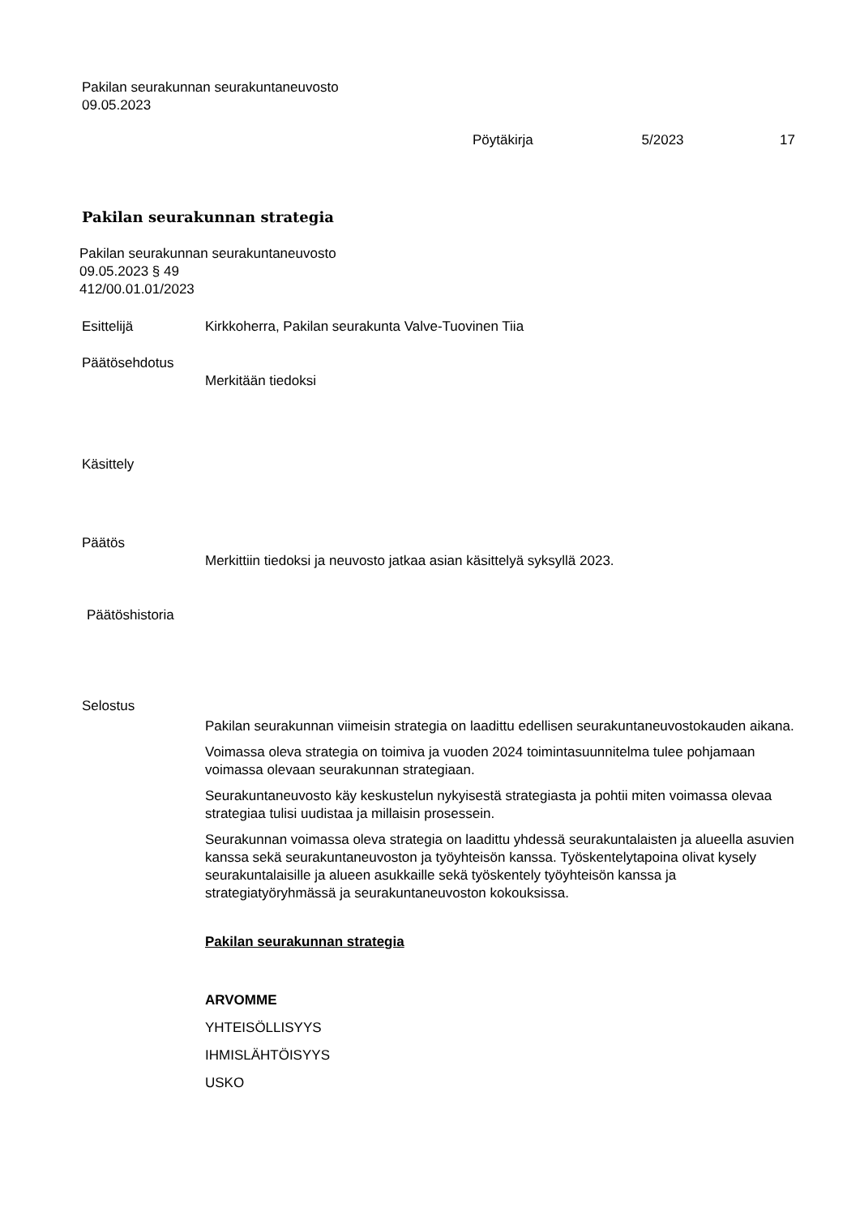Pakilan seurakunnan seurakuntaneuvosto
09.05.2023
Pöytäkirja 5/2023 17
Pakilan seurakunnan strategia
Pakilan seurakunnan seurakuntaneuvosto
09.05.2023 § 49
412/00.01.01/2023
Esittelijä Kirkkoherra, Pakilan seurakunta Valve-Tuovinen Tiia
Päätösehdotus
Merkitään tiedoksi
Käsittely
Päätös
Merkittiin tiedoksi ja neuvosto jatkaa asian käsittelyä syksyllä 2023.
Päätöshistoria
Selostus
Pakilan seurakunnan viimeisin strategia on laadittu edellisen seurakuntaneuvostokauden aikana.
Voimassa oleva strategia on toimiva ja vuoden 2024 toimintasuunnitelma tulee pohjamaan voimassa olevaan seurakunnan strategiaan.
Seurakuntaneuvosto käy keskustelun nykyisestä strategiasta ja pohtii miten voimassa olevaa strategiaa tulisi uudistaa ja millaisin prosessein.
Seurakunnan voimassa oleva strategia on laadittu yhdessä seurakuntalaisten ja alueella asuvien kanssa sekä seurakuntaneuvoston ja työyhteisön kanssa. Työskentelytapoina olivat kysely seurakuntalaisille ja alueen asukkaille sekä työskentely työyhteisön kanssa ja strategiatyöryhmässä ja seurakuntaneuvoston kokouksissa.
Pakilan seurakunnan strategia
ARVOMME
YHTEISÖLLISYYS
IHMISLÄHTÖISYYS
USKO